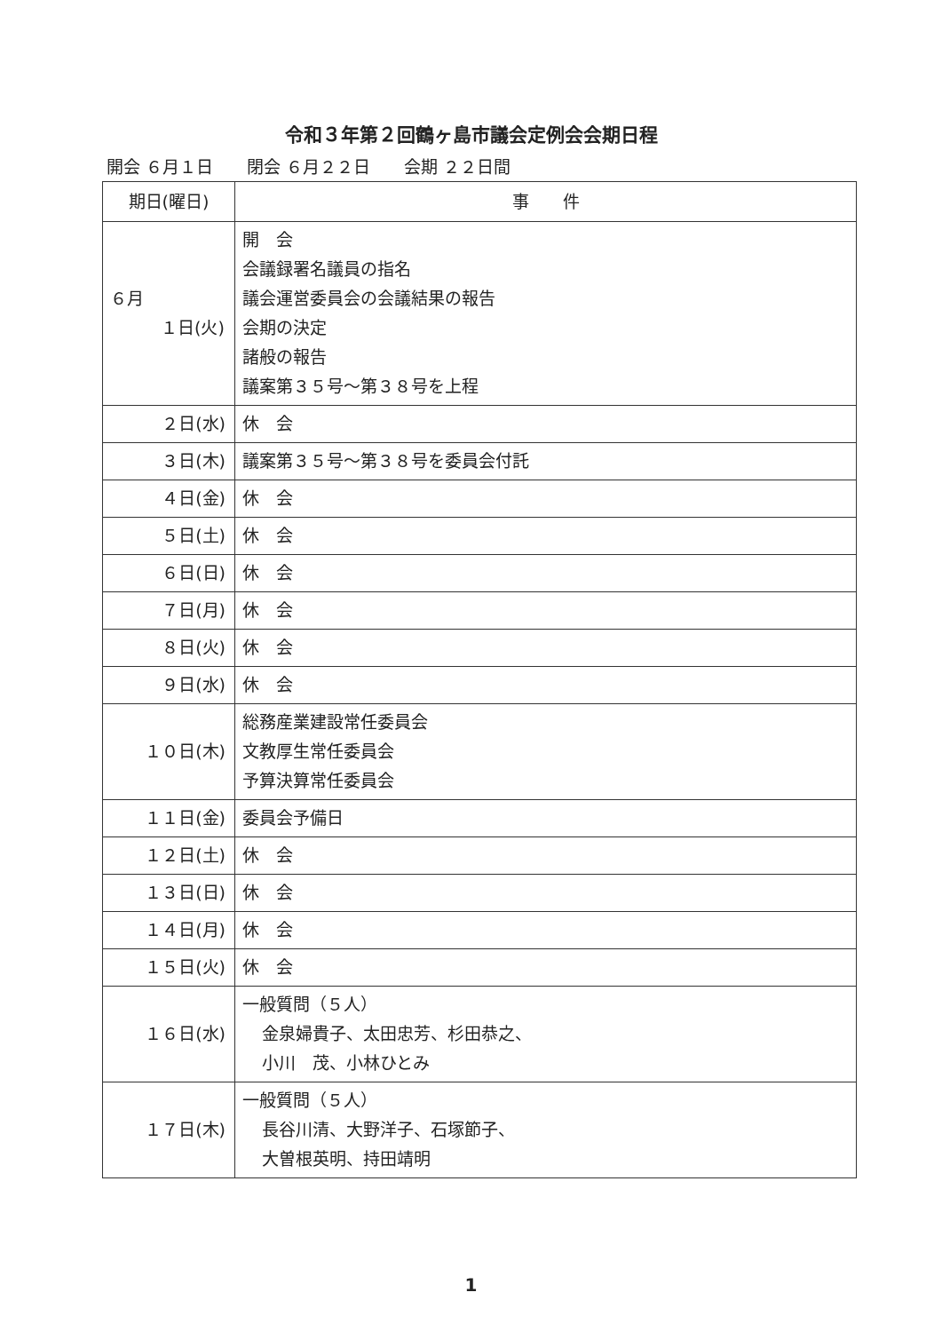令和３年第２回鶴ヶ島市議会定例会会期日程
開会 ６月１日　　閉会 ６月２２日　　会期 ２２日間
| 期日(曜日) | 事 件 |
| --- | --- |
| ６月 １日(火) | 開 会 会議録署名議員の指名 議会運営委員会の会議結果の報告 会期の決定 諸般の報告 議案第３５号～第３８号を上程 |
| ２日(水) | 休 会 |
| ３日(木) | 議案第３５号～第３８号を委員会付託 |
| ４日(金) | 休 会 |
| ５日(土) | 休 会 |
| ６日(日) | 休 会 |
| ７日(月) | 休 会 |
| ８日(火) | 休 会 |
| ９日(水) | 休 会 |
| １０日(木) | 総務産業建設常任委員会 文教厚生常任委員会 予算決算常任委員会 |
| １１日(金) | 委員会予備日 |
| １２日(土) | 休 会 |
| １３日(日) | 休 会 |
| １４日(月) | 休 会 |
| １５日(火) | 休 会 |
| １６日(水) | 一般質問（５人） 金泉婦貴子、太田忠芳、杉田恭之、 小川 茂、小林ひとみ |
| １７日(木) | 一般質問（５人） 長谷川清、大野洋子、石塚節子、 大曽根英明、持田靖明 |
1